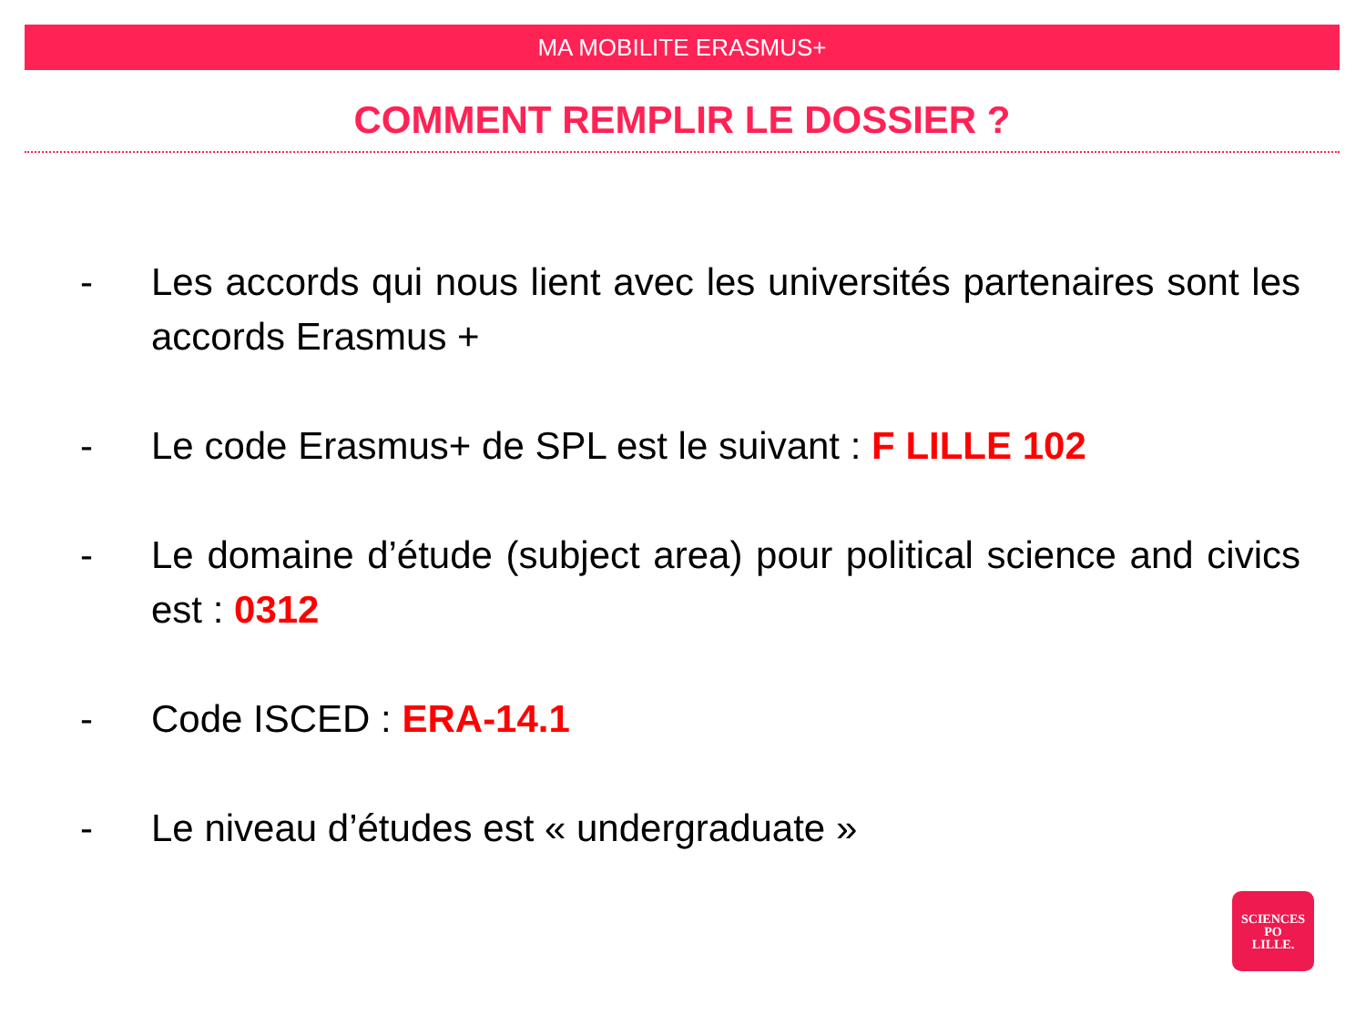MA MOBILITE ERASMUS+
COMMENT REMPLIR LE DOSSIER ?
- Les accords qui nous lient avec les universités partenaires sont les accords Erasmus +
- Le code Erasmus+ de SPL est le suivant : F LILLE 102
- Le domaine d’étude (subject area) pour political science and civics est : 0312
- Code ISCED : ERA-14.1
- Le niveau d’études est « undergraduate »
SCIENCES
PO
LILLE.